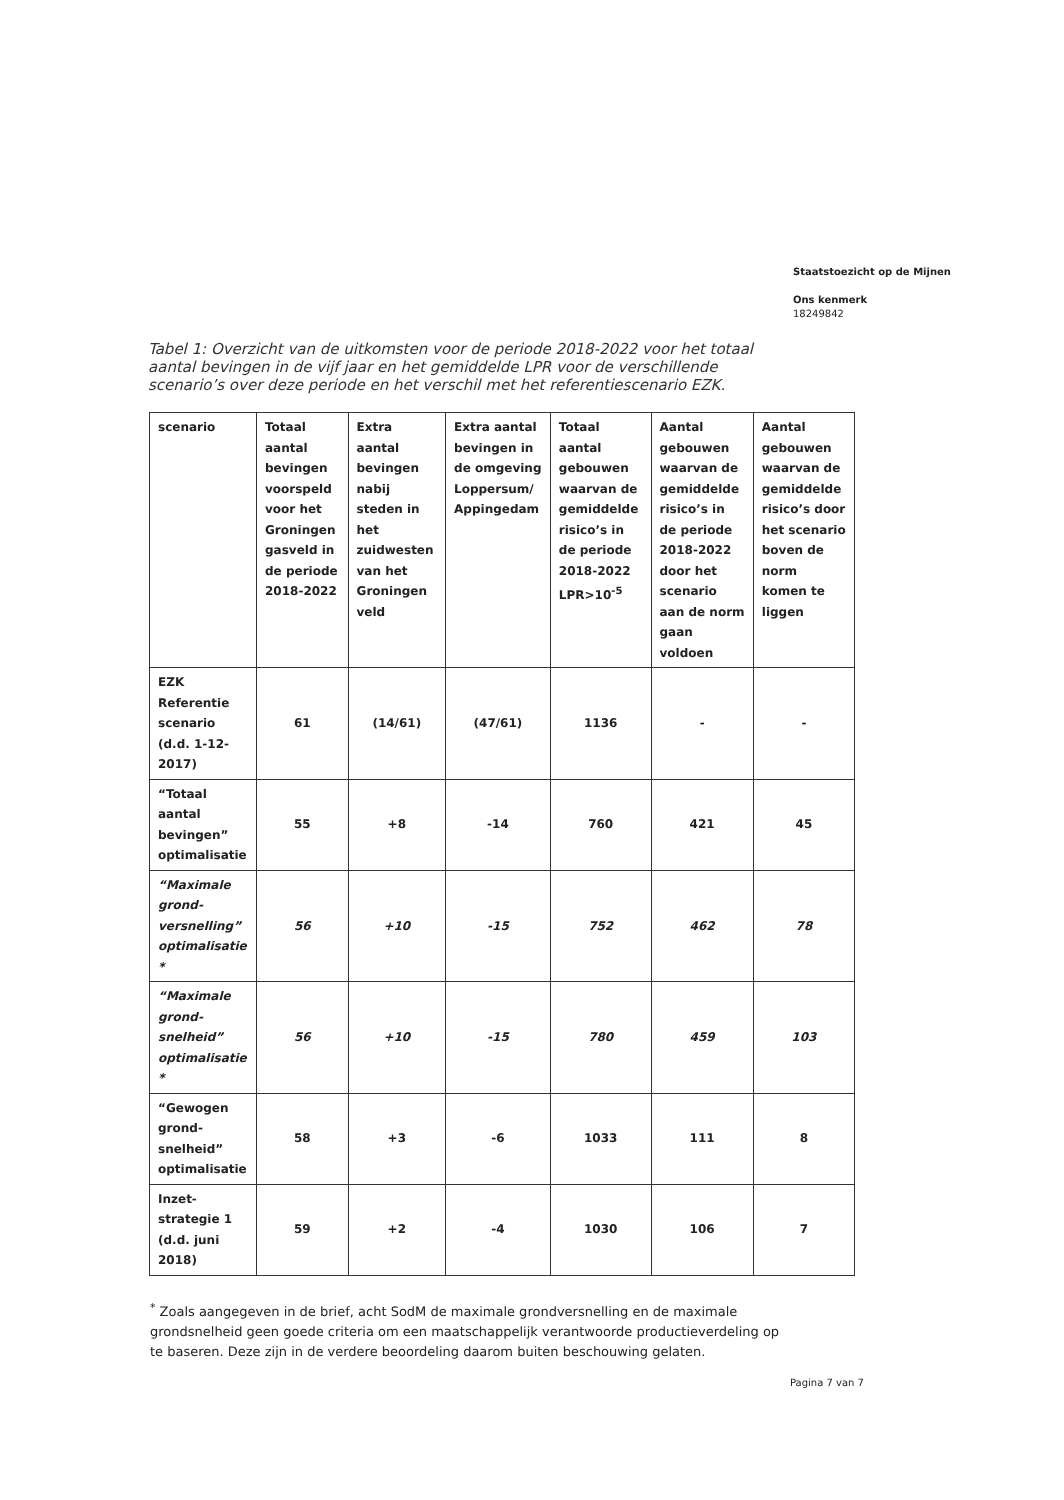Staatstoezicht op de Mijnen
Ons kenmerk
18249842
Tabel 1: Overzicht van de uitkomsten voor de periode 2018-2022 voor het totaal aantal bevingen in de vijf jaar en het gemiddelde LPR voor de verschillende scenario’s over deze periode en het verschil met het referentiescenario EZK.
| scenario | Totaal aantal bevingen voorspeld voor het Groningen gasveld in de periode 2018-2022 | Extra aantal bevingen nabij steden in het zuidwesten van het Groningen veld | Extra aantal bevingen in de omgeving Loppersum/ Appingedam | Totaal aantal gebouwen waarvan de gemiddelde risico’s in de periode 2018-2022 LPR>10<sup>-5</sup> | Aantal gebouwen waarvan de gemiddelde risico’s in de periode 2018-2022 door het scenario aan de norm gaan voldoen | Aantal gebouwen waarvan de gemiddelde risico’s door het scenario boven de norm komen te liggen |
| --- | --- | --- | --- | --- | --- | --- |
| EZK Referentie scenario (d.d. 1-12-2017) | 61 | (14/61) | (47/61) | 1136 | - | - |
| “Totaal aantal bevingen” optimalisatie | 55 | +8 | -14 | 760 | 421 | 45 |
| “Maximale grond-versnelling” optimalisatie * | 56 | +10 | -15 | 752 | 462 | 78 |
| “Maximale grond-snelheid” optimalisatie * | 56 | +10 | -15 | 780 | 459 | 103 |
| “Gewogen grond-snelheid” optimalisatie | 58 | +3 | -6 | 1033 | 111 | 8 |
| Inzet-strategie 1 (d.d. juni 2018) | 59 | +2 | -4 | 1030 | 106 | 7 |
<sup>*</sup> Zoals aangegeven in de brief, acht SodM de maximale grondversnelling en de maximale grondsnelheid geen goede criteria om een maatschappelijk verantwoorde productieverdeling op te baseren. Deze zijn in de verdere beoordeling daarom buiten beschouwing gelaten.
Pagina 7 van 7